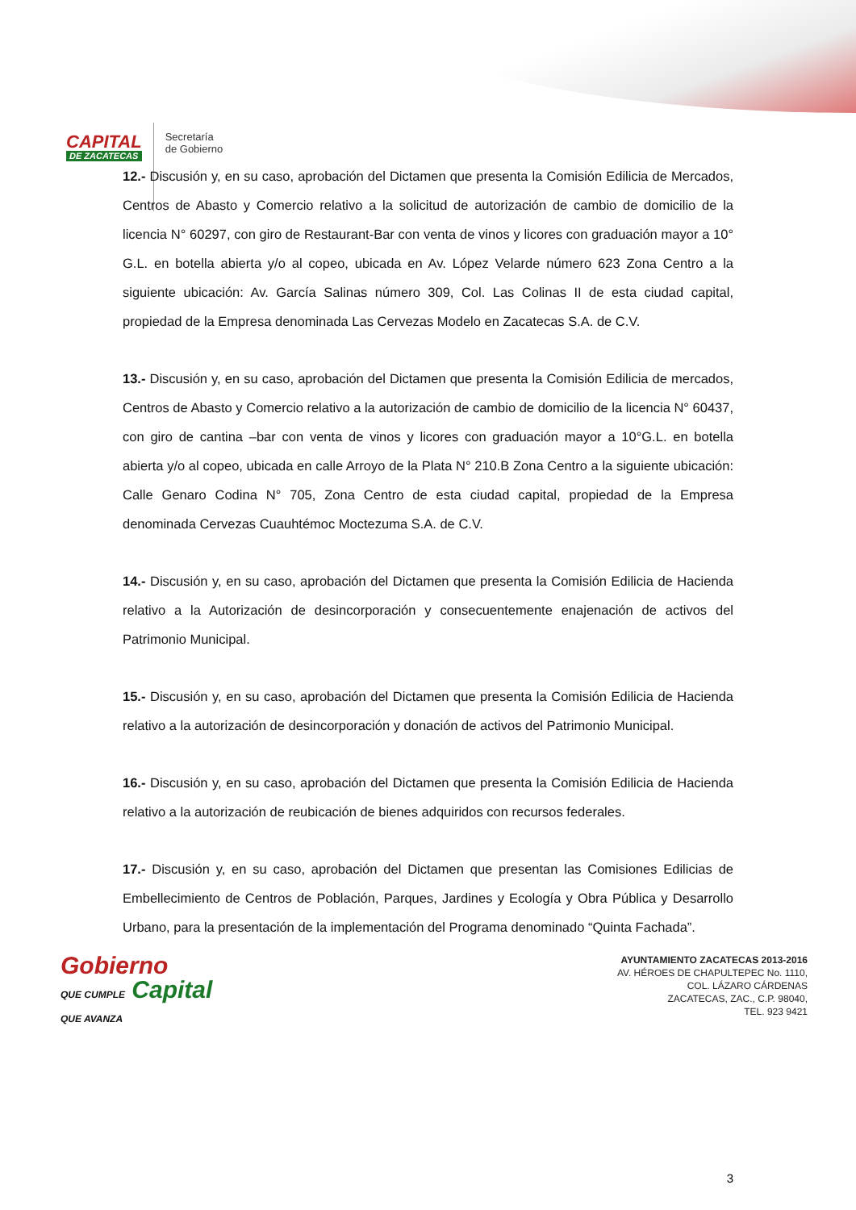CAPITAL
DE ZACATECAS
Secretaría
de Gobierno
12.- Discusión y, en su caso, aprobación del Dictamen que presenta la Comisión Edilicia de Mercados, Centros de Abasto y Comercio relativo a la solicitud de autorización de cambio de domicilio de la licencia N° 60297, con giro de Restaurant-Bar con venta de vinos y licores con graduación mayor a 10° G.L. en botella abierta y/o al copeo, ubicada en Av. López Velarde número 623 Zona Centro a la siguiente ubicación: Av. García Salinas número 309, Col. Las Colinas II de esta ciudad capital, propiedad de la Empresa denominada Las Cervezas Modelo en Zacatecas S.A. de C.V.
13.- Discusión y, en su caso, aprobación del Dictamen que presenta la Comisión Edilicia de mercados, Centros de Abasto y Comercio relativo a la autorización de cambio de domicilio de la licencia N° 60437, con giro de cantina –bar con venta de vinos y licores con graduación mayor a 10°G.L. en botella abierta y/o al copeo, ubicada en calle Arroyo de la Plata N° 210.B Zona Centro a la siguiente ubicación: Calle Genaro Codina N° 705, Zona Centro de esta ciudad capital, propiedad de la Empresa denominada Cervezas Cuauhtémoc Moctezuma S.A. de C.V.
14.- Discusión y, en su caso, aprobación del Dictamen que presenta la Comisión Edilicia de Hacienda relativo a la Autorización de desincorporación y consecuentemente enajenación de activos del Patrimonio Municipal.
15.- Discusión y, en su caso, aprobación del Dictamen que presenta la Comisión Edilicia de Hacienda relativo a la autorización de desincorporación y donación de activos del Patrimonio Municipal.
16.- Discusión y, en su caso, aprobación del Dictamen que presenta la Comisión Edilicia de Hacienda relativo a la autorización de reubicación de bienes adquiridos con recursos federales.
17.- Discusión y, en su caso, aprobación del Dictamen que presentan las Comisiones Edilicias de Embellecimiento de Centros de Población, Parques, Jardines y Ecología y Obra Pública y Desarrollo Urbano, para la presentación de la implementación del Programa denominado “Quinta Fachada”.
Gobierno
QUE CUMPLE Capital
QUE AVANZA
AYUNTAMIENTO ZACATECAS 2013-2016
AV. HÉROES DE CHAPULTEPEC No. 1110,
COL. LÁZARO CÁRDENAS
ZACATECAS, ZAC., C.P. 98040,
TEL. 923 9421
3